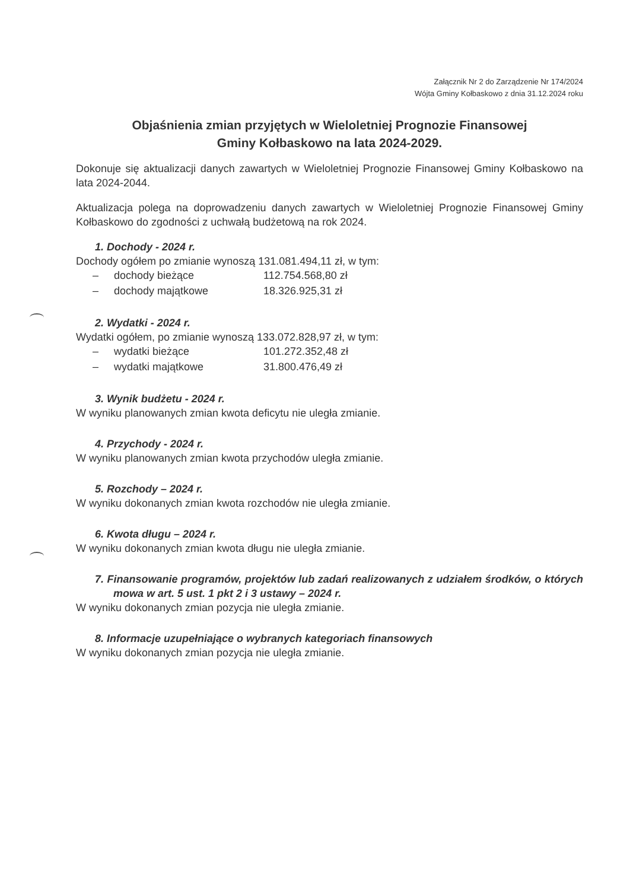Załącznik Nr 2 do Zarządzenie Nr 174/2024
Wójta Gminy Kołbaskowo z dnia 31.12.2024 roku
Objaśnienia zmian przyjętych w Wieloletniej Prognozie Finansowej
Gminy Kołbaskowo na lata 2024-2029.
Dokonuje się aktualizacji danych zawartych w Wieloletniej Prognozie Finansowej Gminy Kołbaskowo na lata 2024-2044.
Aktualizacja polega na doprowadzeniu danych zawartych w Wieloletniej Prognozie Finansowej Gminy Kołbaskowo do zgodności z uchwałą budżetową na rok 2024.
1. Dochody - 2024 r.
Dochody ogółem po zmianie wynoszą 131.081.494,11 zł, w tym:
| – | dochody bieżące | 112.754.568,80 zł |
| – | dochody majątkowe | 18.326.925,31 zł |
2. Wydatki - 2024 r.
Wydatki ogółem, po zmianie wynoszą 133.072.828,97 zł, w tym:
| – | wydatki bieżące | 101.272.352,48 zł |
| – | wydatki majątkowe | 31.800.476,49 zł |
3. Wynik budżetu - 2024 r.
W wyniku planowanych zmian kwota deficytu nie uległa zmianie.
4. Przychody - 2024 r.
W wyniku planowanych zmian kwota przychodów uległa zmianie.
5. Rozchody – 2024 r.
W wyniku dokonanych zmian kwota rozchodów nie uległa zmianie.
6. Kwota długu – 2024 r.
W wyniku dokonanych zmian kwota długu nie uległa zmianie.
7. Finansowanie programów, projektów lub zadań realizowanych z udziałem środków, o których mowa w art. 5 ust. 1 pkt 2 i 3 ustawy – 2024 r.
W wyniku dokonanych zmian pozycja nie uległa zmianie.
8. Informacje uzupełniające o wybranych kategoriach finansowych
W wyniku dokonanych zmian pozycja nie uległa zmianie.